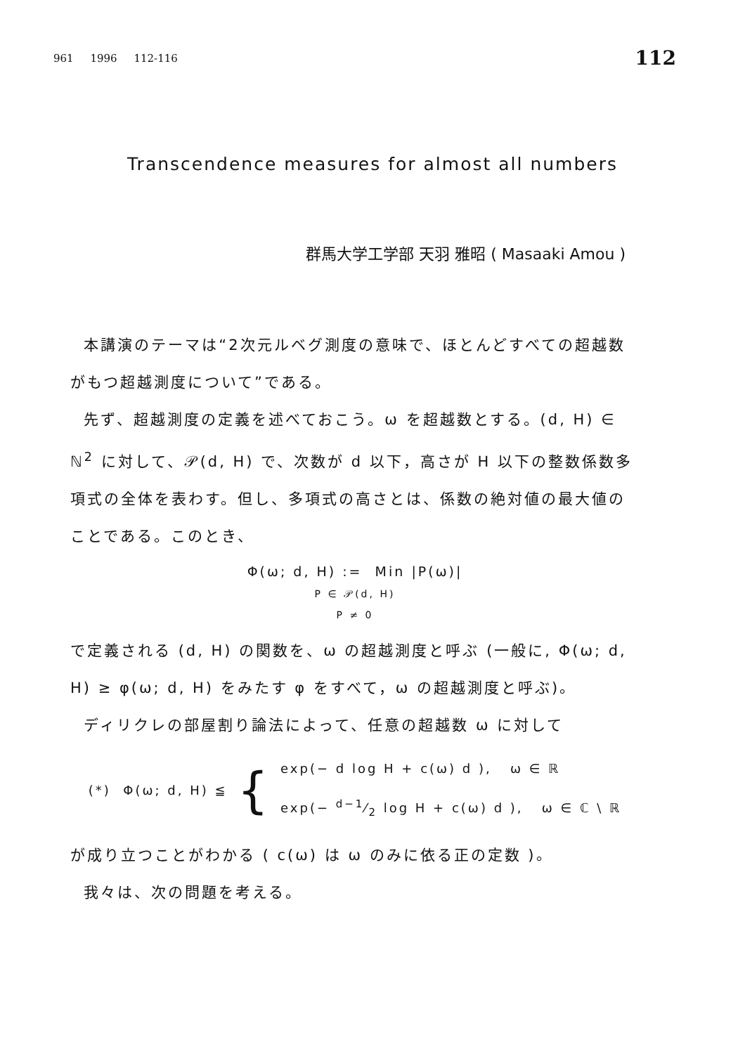961 1996 112-116 112
Transcendence measures for almost all numbers
群馬大学工学部 天羽 雅昭 ( Masaaki Amou )
本講演のテーマは“2次元ルベグ測度の意味で、ほとんどすべての超越数がもつ超越測度について”である。
先ず、超越測度の定義を述べておこう。ω を超越数とする。(d, H) ∈ ℕ<sup>2</sup> に対して、𝒫(d, H) で、次数が d 以下，高さが H 以下の整数係数多項式の全体を表わす。但し、多項式の高さとは、係数の絶対値の最大値のことである。このとき、
Φ(ω; d, H) := Min |P(ω)|
P ∈ 𝒫(d, H)
P ≠ 0
で定義される (d, H) の関数を、ω の超越測度と呼ぶ (一般に, Φ(ω; d, H) ≥ φ(ω; d, H) をみたす φ をすべて，ω の超越測度と呼ぶ)。
ディリクレの部屋割り論法によって、任意の超越数 ω に対して
(*) Φ(ω; d, H) ≦ { exp(− d log H + c(ω) d ), ω ∈ ℝ
exp(− d−1⁄2 log H + c(ω) d ), ω ∈ ℂ \ ℝ
が成り立つことがわかる ( c(ω) は ω のみに依る正の定数 )。
我々は、次の問題を考える。